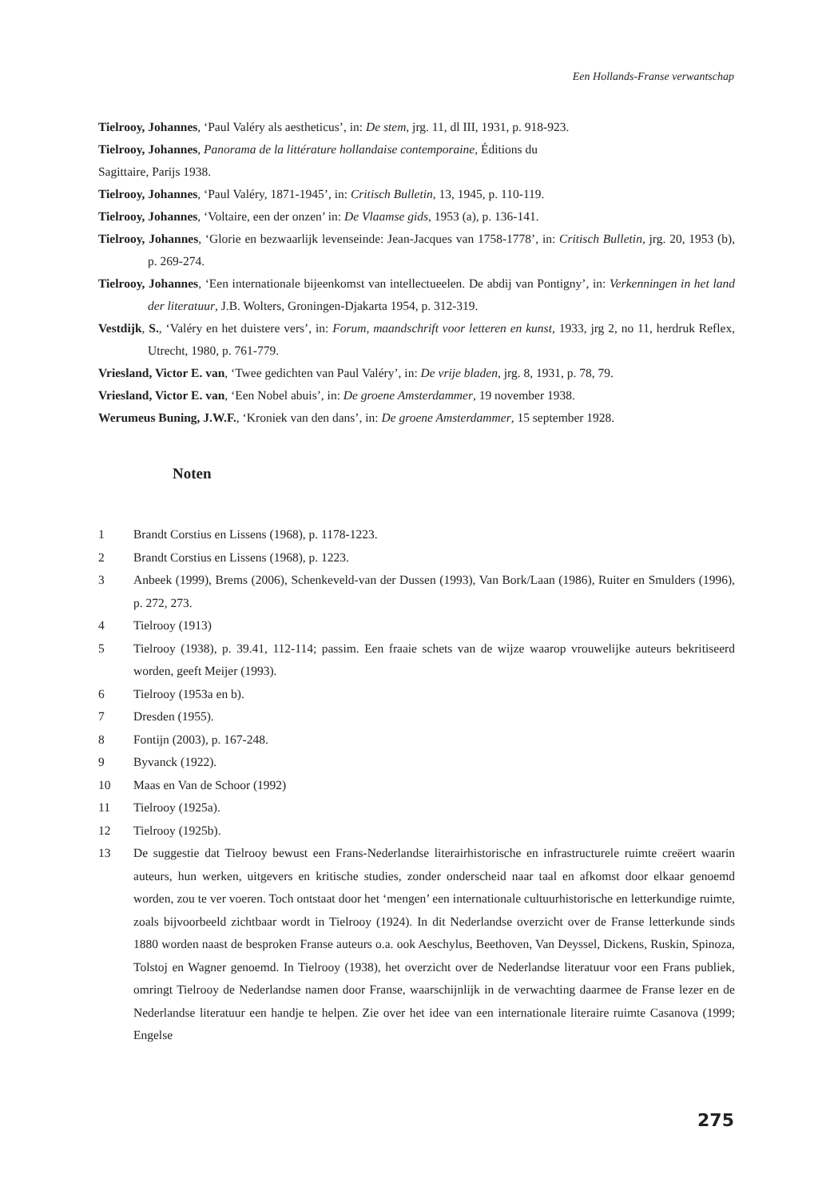Een Hollands-Franse verwantschap
Tielrooy, Johannes, ‘Paul Valéry als aestheticus’, in: De stem, jrg. 11, dl III, 1931, p. 918-923.
Tielrooy, Johannes, Panorama de la littérature hollandaise contemporaine, Éditions du
Sagittaire, Parijs 1938.
Tielrooy, Johannes, ‘Paul Valéry, 1871-1945’, in: Critisch Bulletin, 13, 1945, p. 110-119.
Tielrooy, Johannes, ‘Voltaire, een der onzen’ in: De Vlaamse gids, 1953 (a), p. 136-141.
Tielrooy, Johannes, ‘Glorie en bezwaarlijk levenseinde: Jean-Jacques van 1758-1778’, in: Critisch Bulletin, jrg. 20, 1953 (b), p. 269-274.
Tielrooy, Johannes, ‘Een internationale bijeenkomst van intellectueelen. De abdij van Pontigny’, in: Verkenningen in het land der literatuur, J.B. Wolters, Groningen-Djakarta 1954, p. 312-319.
Vestdijk, S., ‘Valéry en het duistere vers’, in: Forum, maandschrift voor letteren en kunst, 1933, jrg 2, no 11, herdruk Reflex, Utrecht, 1980, p. 761-779.
Vriesland, Victor E. van, ‘Twee gedichten van Paul Valéry’, in: De vrije bladen, jrg. 8, 1931, p. 78, 79.
Vriesland, Victor E. van, ‘Een Nobel abuis’, in: De groene Amsterdammer, 19 november 1938.
Werumeus Buning, J.W.F., ‘Kroniek van den dans’, in: De groene Amsterdammer, 15 september 1928.
Noten
1 Brandt Corstius en Lissens (1968), p. 1178-1223.
2 Brandt Corstius en Lissens (1968), p. 1223.
3 Anbeek (1999), Brems (2006), Schenkeveld-van der Dussen (1993), Van Bork/Laan (1986), Ruiter en Smulders (1996), p. 272, 273.
4 Tielrooy (1913)
5 Tielrooy (1938), p. 39.41, 112-114; passim. Een fraaie schets van de wijze waarop vrouwelijke auteurs bekritiseerd worden, geeft Meijer (1993).
6 Tielrooy (1953a en b).
7 Dresden (1955).
8 Fontijn (2003), p. 167-248.
9 Byvanck (1922).
10 Maas en Van de Schoor (1992)
11 Tielrooy (1925a).
12 Tielrooy (1925b).
13 De suggestie dat Tielrooy bewust een Frans-Nederlandse literairhistorische en infrastructurele ruimte creëert waarin auteurs, hun werken, uitgevers en kritische studies, zonder onderscheid naar taal en afkomst door elkaar genoemd worden, zou te ver voeren. Toch ontstaat door het ‘mengen’ een internationale cultuurhistorische en letterkundige ruimte, zoals bijvoorbeeld zichtbaar wordt in Tielrooy (1924). In dit Nederlandse overzicht over de Franse letterkunde sinds 1880 worden naast de besproken Franse auteurs o.a. ook Aeschylus, Beethoven, Van Deyssel, Dickens, Ruskin, Spinoza, Tolstoj en Wagner genoemd. In Tielrooy (1938), het overzicht over de Nederlandse literatuur voor een Frans publiek, omringt Tielrooy de Nederlandse namen door Franse, waarschijnlijk in de verwachting daarmee de Franse lezer en de Nederlandse literatuur een handje te helpen. Zie over het idee van een internationale literaire ruimte Casanova (1999; Engelse
275